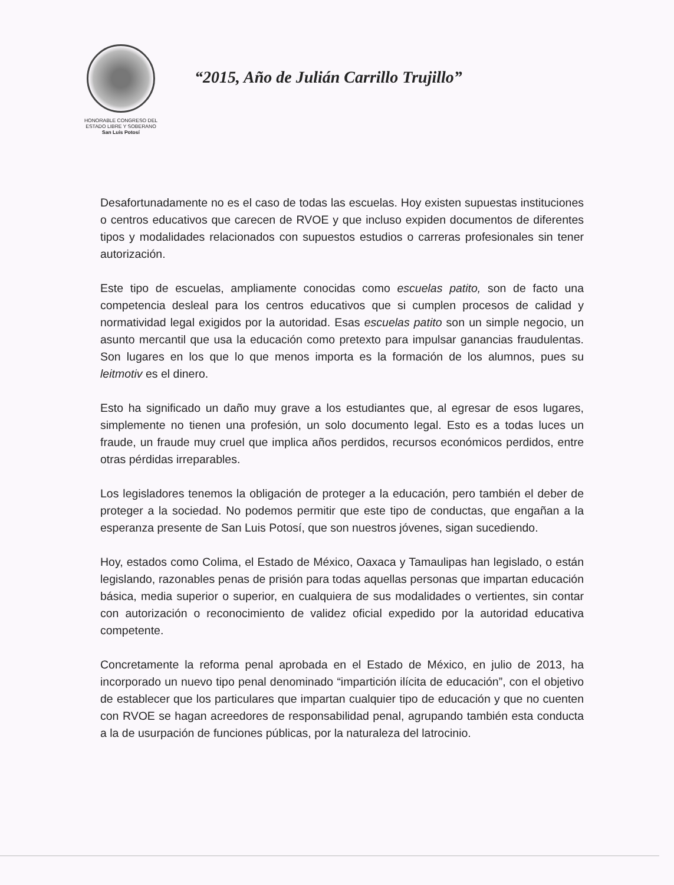HONORABLE CONGRESO DEL
ESTADO LIBRE Y SOBERANO
San Luis Potosí
“2015, Año de Julián Carrillo Trujillo”
Desafortunadamente no es el caso de todas las escuelas. Hoy existen supuestas instituciones o centros educativos que carecen de RVOE y que incluso expiden documentos de diferentes tipos y modalidades relacionados con supuestos estudios o carreras profesionales sin tener autorización.
Este tipo de escuelas, ampliamente conocidas como escuelas patito, son de facto una competencia desleal para los centros educativos que si cumplen procesos de calidad y normatividad legal exigidos por la autoridad. Esas escuelas patito son un simple negocio, un asunto mercantil que usa la educación como pretexto para impulsar ganancias fraudulentas. Son lugares en los que lo que menos importa es la formación de los alumnos, pues su leitmotiv es el dinero.
Esto ha significado un daño muy grave a los estudiantes que, al egresar de esos lugares, simplemente no tienen una profesión, un solo documento legal. Esto es a todas luces un fraude, un fraude muy cruel que implica años perdidos, recursos económicos perdidos, entre otras pérdidas irreparables.
Los legisladores tenemos la obligación de proteger a la educación, pero también el deber de proteger a la sociedad. No podemos permitir que este tipo de conductas, que engañan a la esperanza presente de San Luis Potosí, que son nuestros jóvenes, sigan sucediendo.
Hoy, estados como Colima, el Estado de México, Oaxaca y Tamaulipas han legislado, o están legislando, razonables penas de prisión para todas aquellas personas que impartan educación básica, media superior o superior, en cualquiera de sus modalidades o vertientes, sin contar con autorización o reconocimiento de validez oficial expedido por la autoridad educativa competente.
Concretamente la reforma penal aprobada en el Estado de México, en julio de 2013, ha incorporado un nuevo tipo penal denominado “impartición ilícita de educación”, con el objetivo de establecer que los particulares que impartan cualquier tipo de educación y que no cuenten con RVOE se hagan acreedores de responsabilidad penal, agrupando también esta conducta a la de usurpación de funciones públicas, por la naturaleza del latrocinio.